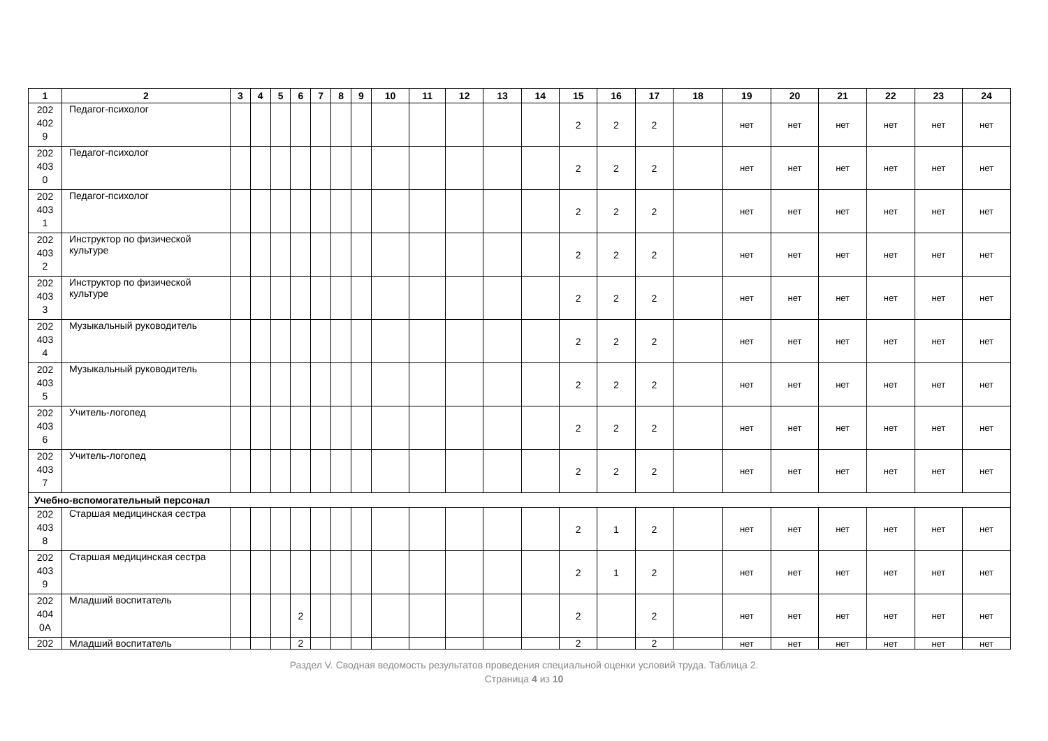| 1 | 2 | 3 | 4 | 5 | 6 | 7 | 8 | 9 | 10 | 11 | 12 | 13 | 14 | 15 | 16 | 17 | 18 | 19 | 20 | 21 | 22 | 23 | 24 |
| --- | --- | --- | --- | --- | --- | --- | --- | --- | --- | --- | --- | --- | --- | --- | --- | --- | --- | --- | --- | --- | --- | --- | --- |
| 202 402 9 | Педагог-психолог | | | | | | | | | | | | | 2 | 2 | 2 | | нет | нет | нет | нет | нет | нет |
| 202 403 0 | Педагог-психолог | | | | | | | | | | | | | 2 | 2 | 2 | | нет | нет | нет | нет | нет | нет |
| 202 403 1 | Педагог-психолог | | | | | | | | | | | | | 2 | 2 | 2 | | нет | нет | нет | нет | нет | нет |
| 202 403 2 | Инструктор по физической культуре | | | | | | | | | | | | | 2 | 2 | 2 | | нет | нет | нет | нет | нет | нет |
| 202 403 3 | Инструктор по физической культуре | | | | | | | | | | | | | 2 | 2 | 2 | | нет | нет | нет | нет | нет | нет |
| 202 403 4 | Музыкальный руководитель | | | | | | | | | | | | | 2 | 2 | 2 | | нет | нет | нет | нет | нет | нет |
| 202 403 5 | Музыкальный руководитель | | | | | | | | | | | | | 2 | 2 | 2 | | нет | нет | нет | нет | нет | нет |
| 202 403 6 | Учитель-логопед | | | | | | | | | | | | | 2 | 2 | 2 | | нет | нет | нет | нет | нет | нет |
| 202 403 7 | Учитель-логопед | | | | | | | | | | | | | 2 | 2 | 2 | | нет | нет | нет | нет | нет | нет |
| Учебно-вспомогательный персонал | | | | | | | | | | | | | | | | | | | | | | | |
| 202 403 8 | Старшая медицинская сестра | | | | | | | | | | | | | 2 | 1 | 2 | | нет | нет | нет | нет | нет | нет |
| 202 403 9 | Старшая медицинская сестра | | | | | | | | | | | | | 2 | 1 | 2 | | нет | нет | нет | нет | нет | нет |
| 202 404 0А | Младший воспитатель | | | | 2 | | | | | | | | | 2 | | 2 | | нет | нет | нет | нет | нет | нет |
| 202 | Младший воспитатель | | | | 2 | | | | | | | | | 2 | | 2 | | нет | нет | нет | нет | нет | нет |
Раздел V. Сводная ведомость результатов проведения специальной оценки условий труда. Таблица 2.
Страница 4 из 10